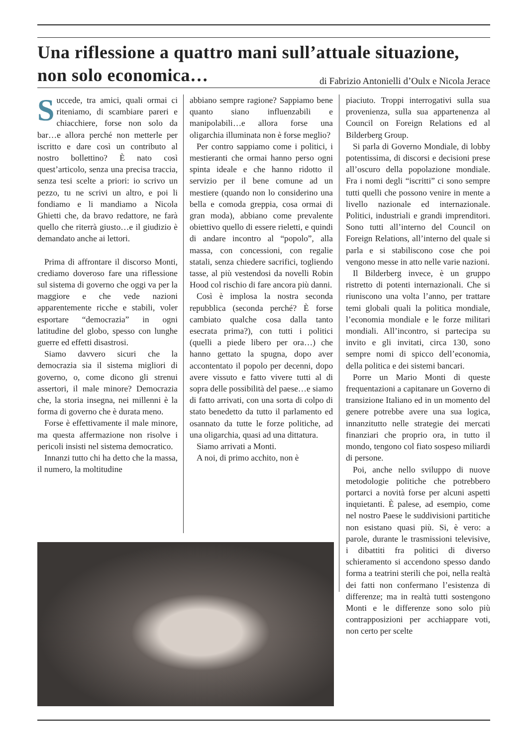Una riflessione a quattro mani sull’attuale situazione, non solo economica… di Fabrizio Antonielli d’Oulx e Nicola Jerace
Succede, tra amici, quali ormai ci riteniamo, di scambiare pareri e chiacchiere, forse non solo da bar…e allora perché non metterle per iscritto e dare così un contributo al nostro bollettino? È nato così quest’articolo, senza una precisa traccia, senza tesi scelte a priori: io scrivo un pezzo, tu ne scrivi un altro, e poi li fondiamo e li mandiamo a Nicola Ghietti che, da bravo redattore, ne farà quello che riterrà giusto…e il giudizio è demandato anche ai lettori.
Prima di affrontare il discorso Monti, crediamo doveroso fare una riflessione sul sistema di governo che oggi va per la maggiore e che vede nazioni apparentemente ricche e stabili, voler esportare “democrazia” in ogni latitudine del globo, spesso con lunghe guerre ed effetti disastrosi.
Siamo davvero sicuri che la democrazia sia il sistema migliori di governo, o, come dicono gli strenui assertori, il male minore? Democrazia che, la storia insegna, nei millenni è la forma di governo che è durata meno.
Forse è effettivamente il male minore, ma questa affermazione non risolve i pericoli insisti nel sistema democratico.
Innanzi tutto chi ha detto che la massa, il numero, la moltitudine
abbiano sempre ragione? Sappiamo bene quanto siano influenzabili e manipolabili…e allora forse una oligarchia illuminata non è forse meglio?
Per contro sappiamo come i politici, i mestieranti che ormai hanno perso ogni spinta ideale e che hanno ridotto il servizio per il bene comune ad un mestiere (quando non lo considerino una bella e comoda greppia, cosa ormai di gran moda), abbiano come prevalente obiettivo quello di essere rieletti, e quindi di andare incontro al “popolo”, alla massa, con concessioni, con regalie statali, senza chiedere sacrifici, togliendo tasse, al più vestendosi da novelli Robin Hood col rischio di fare ancora più danni.
Così è implosa la nostra seconda repubblica (seconda perché? È forse cambiato qualche cosa dalla tanto esecrata prima?), con tutti i politici (quelli a piede libero per ora…) che hanno gettato la spugna, dopo aver accontentato il popolo per decenni, dopo avere vissuto e fatto vivere tutti al di sopra delle possibilità del paese…e siamo di fatto arrivati, con una sorta di colpo di stato benedetto da tutto il parlamento ed osannato da tutte le forze politiche, ad una oligarchia, quasi ad una dittatura.
Siamo arrivati a Monti.
A noi, di primo acchito, non è
piaciuto. Troppi interrogativi sulla sua provenienza, sulla sua appartenenza al Council on Foreign Relations ed al Bilderberg Group.
Si parla di Governo Mondiale, di lobby potentissima, di discorsi e decisioni prese all’oscuro della popolazione mondiale. Fra i nomi degli “iscritti” ci sono sempre tutti quelli che possono venire in mente a livello nazionale ed internazionale. Politici, industriali e grandi imprenditori. Sono tutti all’interno del Council on Foreign Relations, all’interno del quale si parla e si stabiliscono cose che poi vengono messe in atto nelle varie nazioni.
Il Bilderberg invece, è un gruppo ristretto di potenti internazionali. Che si riuniscono una volta l’anno, per trattare temi globali quali la politica mondiale, l’economia mondiale e le forze militari mondiali. All’incontro, si partecipa su invito e gli invitati, circa 130, sono sempre nomi di spicco dell’economia, della politica e dei sistemi bancari.
Porre un Mario Monti di queste frequentazioni a capitanare un Governo di transizione Italiano ed in un momento del genere potrebbe avere una sua logica, innanzitutto nelle strategie dei mercati finanziari che proprio ora, in tutto il mondo, tengono col fiato sospeso miliardi di persone.
Poi, anche nello sviluppo di nuove metodologie politiche che potrebbero portarci a novità forse per alcuni aspetti inquietanti. È palese, ad esempio, come nel nostro Paese le suddivisioni partitiche non esistano quasi più. Si, è vero: a parole, durante le trasmissioni televisive, i dibattiti fra politici di diverso schieramento si accendono spesso dando forma a teatrini sterili che poi, nella realtà dei fatti non confermano l’esistenza di differenze; ma in realtà tutti sostengono Monti e le differenze sono solo più contrapposizioni per acchiappare voti, non certo per scelte